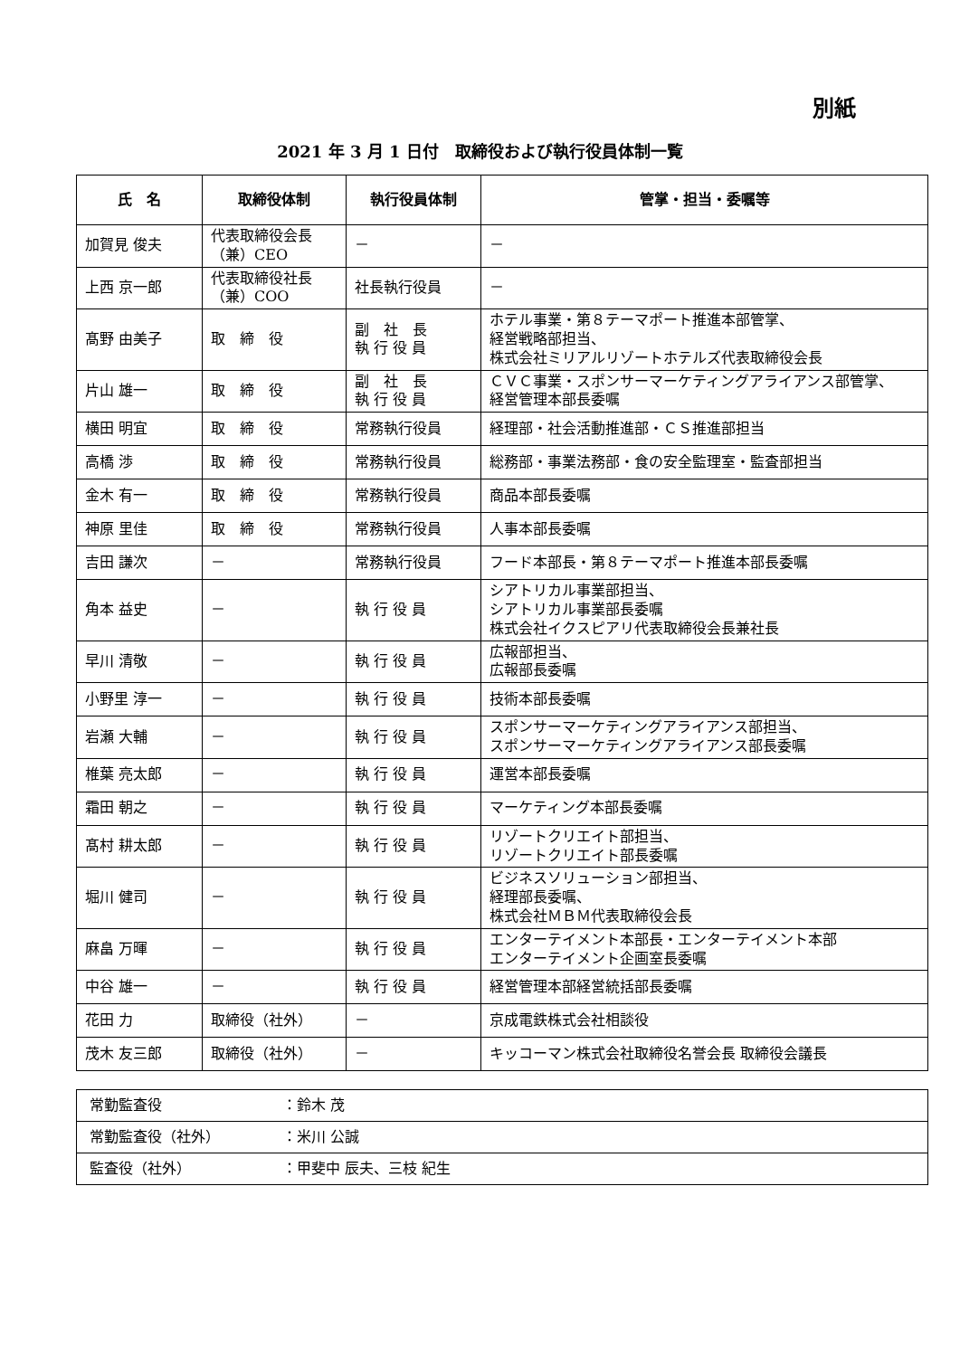別紙
2021 年 3 月 1 日付　取締役および執行役員体制一覧
| 氏 名 | 取締役体制 | 執行役員体制 | 管掌・担当・委嘱等 |
| --- | --- | --- | --- |
| 加賀見 俊夫 | 代表取締役会長 （兼）CEO | － | － |
| 上西 京一郎 | 代表取締役社長 （兼）COO | 社長執行役員 | － |
| 髙野 由美子 | 取 締 役 | 副 社 長 執 行 役 員 | ホテル事業・第８テーマポート推進本部管掌、 経営戦略部担当、 株式会社ミリアルリゾートホテルズ代表取締役会長 |
| 片山 雄一 | 取 締 役 | 副 社 長 執 行 役 員 | ＣＶＣ事業・スポンサーマーケティングアライアンス部管掌、 経営管理本部長委嘱 |
| 横田 明宜 | 取 締 役 | 常務執行役員 | 経理部・社会活動推進部・ＣＳ推進部担当 |
| 高橋 渉 | 取 締 役 | 常務執行役員 | 総務部・事業法務部・食の安全監理室・監査部担当 |
| 金木 有一 | 取 締 役 | 常務執行役員 | 商品本部長委嘱 |
| 神原 里佳 | 取 締 役 | 常務執行役員 | 人事本部長委嘱 |
| 吉田 謙次 | － | 常務執行役員 | フード本部長・第８テーマポート推進本部長委嘱 |
| 角本 益史 | － | 執 行 役 員 | シアトリカル事業部担当、 シアトリカル事業部長委嘱 株式会社イクスピアリ代表取締役会長兼社長 |
| 早川 清敬 | － | 執 行 役 員 | 広報部担当、 広報部長委嘱 |
| 小野里 淳一 | － | 執 行 役 員 | 技術本部長委嘱 |
| 岩瀬 大輔 | － | 執 行 役 員 | スポンサーマーケティングアライアンス部担当、 スポンサーマーケティングアライアンス部長委嘱 |
| 椎葉 亮太郎 | － | 執 行 役 員 | 運営本部長委嘱 |
| 霜田 朝之 | － | 執 行 役 員 | マーケティング本部長委嘱 |
| 髙村 耕太郎 | － | 執 行 役 員 | リゾートクリエイト部担当、 リゾートクリエイト部長委嘱 |
| 堀川 健司 | － | 執 行 役 員 | ビジネスソリューション部担当、 経理部長委嘱、 株式会社ＭＢＭ代表取締役会長 |
| 麻畠 万暉 | － | 執 行 役 員 | エンターテイメント本部長・エンターテイメント本部 エンターテイメント企画室長委嘱 |
| 中谷 雄一 | － | 執 行 役 員 | 経営管理本部経営統括部長委嘱 |
| 花田 力 | 取締役（社外） | － | 京成電鉄株式会社相談役 |
| 茂木 友三郎 | 取締役（社外） | － | キッコーマン株式会社取締役名誉会長 取締役会議長 |
| 常勤監査役 | ：鈴木 茂 |
| 常勤監査役（社外） | ：米川 公誠 |
| 監査役（社外） | ：甲斐中 辰夫、三枝 紀生 |